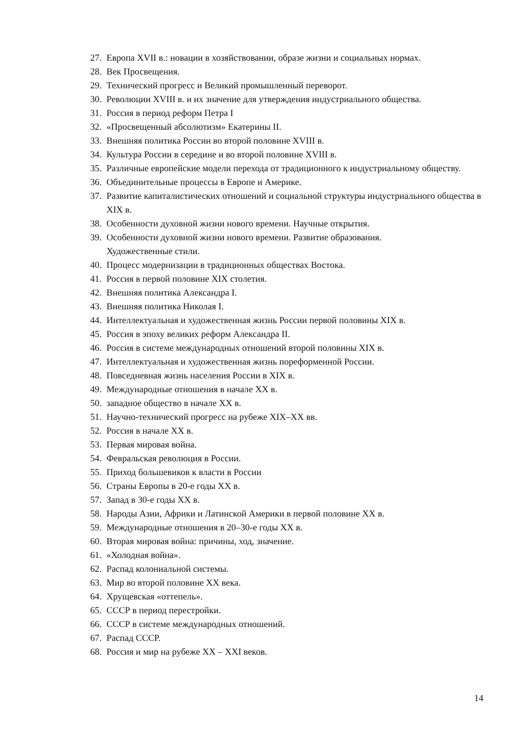27. Европа XVII в.: новации в хозяйствовании, образе жизни и социальных нормах.
28. Век Просвещения.
29. Технический прогресс и Великий промышленный переворот.
30. Революции XVIII в. и их значение для утверждения индустриального общества.
31. Россия в период реформ Петра I
32. «Просвещенный абсолютизм» Екатерины II.
33. Внешняя политика России во второй половине XVIII в.
34. Культура России в середине и во второй половине XVIII в.
35. Различные европейские модели перехода от традиционного к индустриальному обществу.
36. Объединительные процессы в Европе и Америке.
37. Развитие капиталистических отношений и социальной структуры индустриального общества в XIX в.
38. Особенности духовной жизни нового времени. Научные открытия.
39. Особенности духовной жизни нового времени. Развитие образования.
Художественные стили.
40. Процесс модернизации в традиционных обществах Востока.
41. Россия в первой половине XIX столетия.
42. Внешняя политика Александра I.
43. Внешняя политика Николая I.
44. Интеллектуальная и художественная жизнь России первой половины XIX в.
45. Россия в эпоху великих реформ Александра II.
46. Россия в системе международных отношений второй половины XIX в.
47. Интеллектуальная и художественная жизнь пореформенной России.
48. Повседневная жизнь населения России в XIX в.
49. Международные отношения в начале XX в.
50. западное общество в начале XX в.
51. Научно-технический прогресс на рубеже XIX–XX вв.
52. Россия в начале XX в.
53. Первая мировая война.
54. Февральская революция в России.
55. Приход большевиков к власти в России
56. Страны Европы в 20-е годы XX в.
57. Запад в 30-е годы XX в.
58. Народы Азии, Африки и Латинской Америки в первой половине XX в.
59. Международные отношения в 20–30-е годы XX в.
60. Вторая мировая война: причины, ход, значение.
61. «Холодная война».
62. Распад колониальной системы.
63. Мир во второй половине XX века.
64. Хрущевская «оттепель».
65. СССР в период перестройки.
66. СССР в системе международных отношений.
67. Распад СССР.
68. Россия и мир на рубеже XX – XXI веков.
14